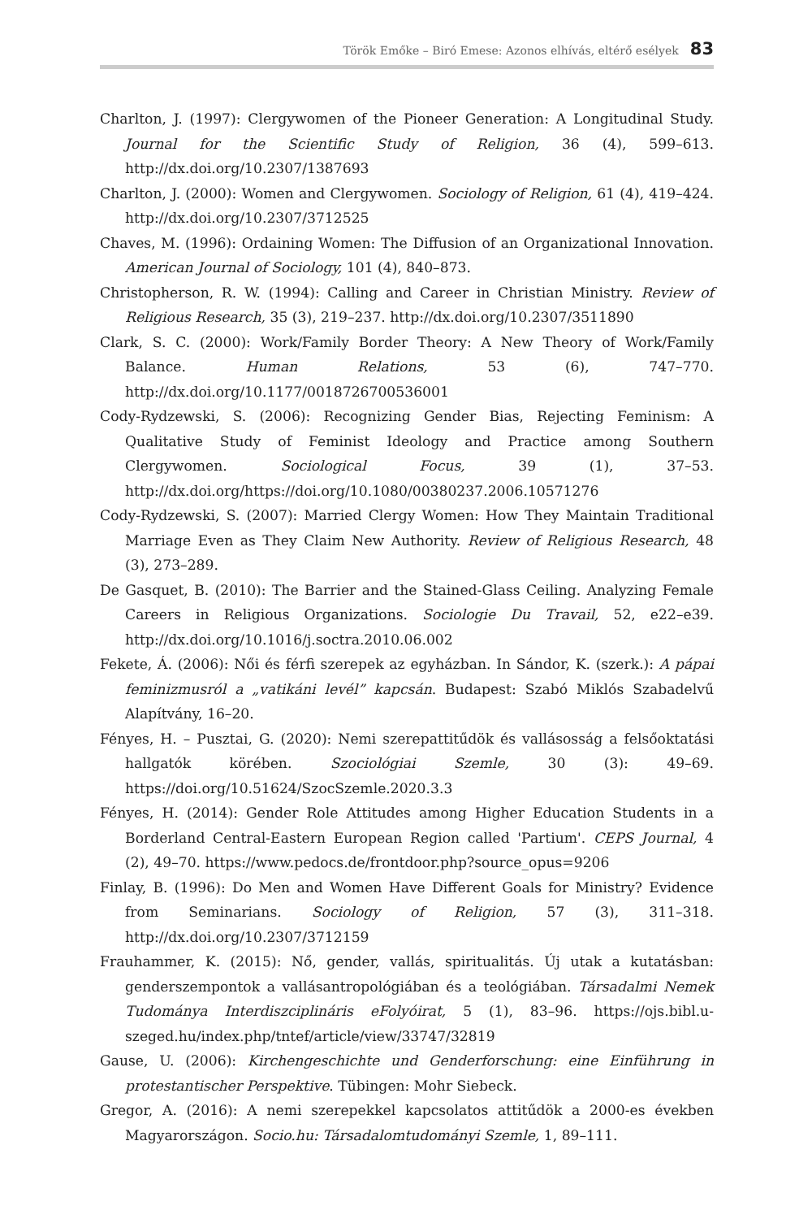Török Emőke – Biró Emese: Azonos elhívás, eltérő esélyek 83
Charlton, J. (1997): Clergywomen of the Pioneer Generation: A Longitudinal Study. Journal for the Scientific Study of Religion, 36 (4), 599–613. http://dx.doi.org/10.2307/1387693
Charlton, J. (2000): Women and Clergywomen. Sociology of Religion, 61 (4), 419–424. http://dx.doi.org/10.2307/3712525
Chaves, M. (1996): Ordaining Women: The Diffusion of an Organizational Innovation. American Journal of Sociology, 101 (4), 840–873.
Christopherson, R. W. (1994): Calling and Career in Christian Ministry. Review of Religious Research, 35 (3), 219–237. http://dx.doi.org/10.2307/3511890
Clark, S. C. (2000): Work/Family Border Theory: A New Theory of Work/Family Balance. Human Relations, 53 (6), 747–770. http://dx.doi.org/10.1177/0018726700536001
Cody-Rydzewski, S. (2006): Recognizing Gender Bias, Rejecting Feminism: A Qualitative Study of Feminist Ideology and Practice among Southern Clergywomen. Sociological Focus, 39 (1), 37–53. http://dx.doi.org/https://doi.org/10.1080/00380237.2006.10571276
Cody-Rydzewski, S. (2007): Married Clergy Women: How They Maintain Traditional Marriage Even as They Claim New Authority. Review of Religious Research, 48 (3), 273–289.
De Gasquet, B. (2010): The Barrier and the Stained-Glass Ceiling. Analyzing Female Careers in Religious Organizations. Sociologie Du Travail, 52, e22–e39. http://dx.doi.org/10.1016/j.soctra.2010.06.002
Fekete, Á. (2006): Női és férfi szerepek az egyházban. In Sándor, K. (szerk.): A pápai feminizmusról a „vatikáni levél” kapcsán. Budapest: Szabó Miklós Szabadelvű Alapítvány, 16–20.
Fényes, H. – Pusztai, G. (2020): Nemi szerepattitűdök és vallásosság a felsőoktatási hallgatók körében. Szociológiai Szemle, 30 (3): 49–69. https://doi.org/10.51624/SzocSzemle.2020.3.3
Fényes, H. (2014): Gender Role Attitudes among Higher Education Students in a Borderland Central-Eastern European Region called 'Partium'. CEPS Journal, 4 (2), 49–70. https://www.pedocs.de/frontdoor.php?source_opus=9206
Finlay, B. (1996): Do Men and Women Have Different Goals for Ministry? Evidence from Seminarians. Sociology of Religion, 57 (3), 311–318. http://dx.doi.org/10.2307/3712159
Frauhammer, K. (2015): Nő, gender, vallás, spiritualitás. Új utak a kutatásban: genderszempontok a vallásantropológiában és a teológiában. Társadalmi Nemek Tudománya Interdiszciplináris eFolyóirat, 5 (1), 83–96. https://ojs.bibl.u-szeged.hu/index.php/tntef/article/view/33747/32819
Gause, U. (2006): Kirchengeschichte und Genderforschung: eine Einführung in protestantischer Perspektive. Tübingen: Mohr Siebeck.
Gregor, A. (2016): A nemi szerepekkel kapcsolatos attitűdök a 2000-es években Magyarországon. Socio.hu: Társadalomtudományi Szemle, 1, 89–111.